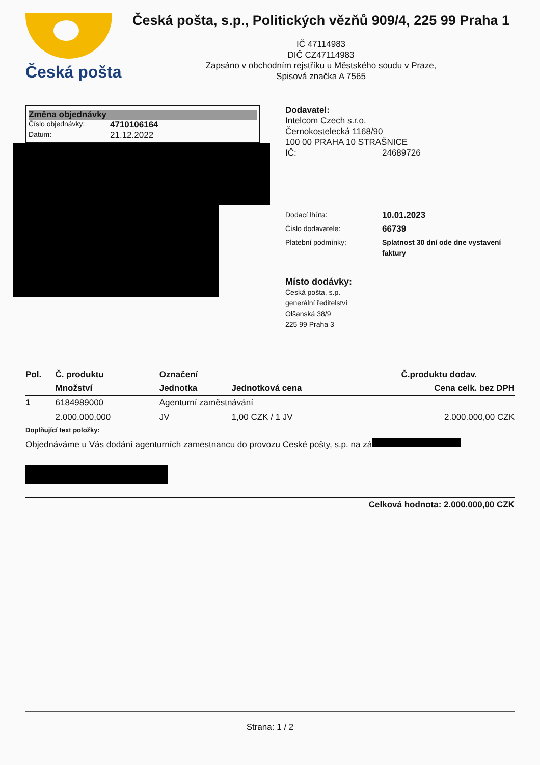Česká pošta
Česká pošta, s.p., Politických vězňů 909/4, 225 99 Praha 1
IČ 47114983
DIČ CZ47114983
Zapsáno v obchodním rejstříku u Městského soudu v Praze,
Spisová značka A 7565
Změna objednávky
Číslo objednávky: 4710106164
Datum: 21.12.2022
Dodavatel:
Intelcom Czech s.r.o.
Černokostelecká 1168/90
100 00 PRAHA 10 STRAŠNICE
IČ: 24689726
Dodací lhůta: 10.01.2023
Číslo dodavatele: 66739
Platební podmínky: Splatnost 30 dní ode dne vystavení faktury
Místo dodávky:
Česká pošta, s.p.
generální ředitelství
Olšanská 38/9
225 99 Praha 3
| Pol. | Č. produktu | Označení | | Č.produktu dodav. |
| --- | --- | --- | --- | --- |
| | Množství | Jednotka | Jednotková cena | Cena celk. bez DPH |
| 1 | 6184989000 | Agenturní zaměstnávání | | |
| | 2.000.000,000 | JV | 1,00 CZK / 1 JV | 2.000.000,00 CZK |
| Doplňující text položky: | | | | |
| Objednáváme u Vás dodání agenturních zamestnancu do provozu Ceské pošty, s.p. na zá | | | | |
| Celková hodnota: 2.000.000,00 CZK | | | | |
Strana: 1 / 2